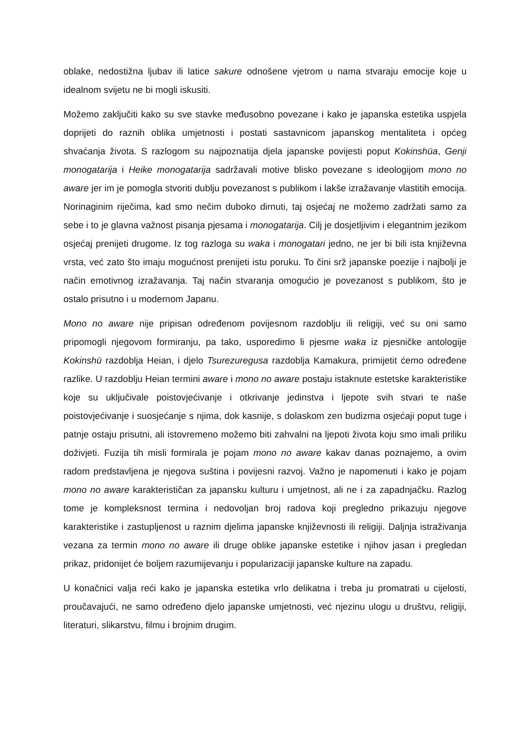oblake, nedostižna ljubav ili latice sakure odnošene vjetrom u nama stvaraju emocije koje u idealnom svijetu ne bi mogli iskusiti.
Možemo zaključiti kako su sve stavke međusobno povezane i kako je japanska estetika uspjela doprijeti do raznih oblika umjetnosti i postati sastavnicom japanskog mentaliteta i općeg shvaćanja života. S razlogom su najpoznatija djela japanske povijesti poput Kokinshūa, Genji monogatarija i Heike monogatarija sadržavali motive blisko povezane s ideologijom mono no aware jer im je pomogla stvoriti dublju povezanost s publikom i lakše izražavanje vlastitih emocija. Norinaginim riječima, kad smo nečim duboko dirnuti, taj osjećaj ne možemo zadržati samo za sebe i to je glavna važnost pisanja pjesama i monogatarija. Cilj je dosjetljivim i elegantnim jezikom osjećaj prenijeti drugome. Iz tog razloga su waka i monogatari jedno, ne jer bi bili ista književna vrsta, već zato što imaju mogućnost prenijeti istu poruku. To čini srž japanske poezije i najbolji je način emotivnog izražavanja. Taj način stvaranja omogućio je povezanost s publikom, što je ostalo prisutno i u modernom Japanu.
Mono no aware nije pripisan određenom povijesnom razdoblju ili religiji, već su oni samo pripomogli njegovom formiranju, pa tako, usporedimo li pjesme waka iz pjesničke antologije Kokinshū razdoblja Heian, i djelo Tsurezuregusa razdoblja Kamakura, primijetit ćemo određene razlike. U razdoblju Heian termini aware i mono no aware postaju istaknute estetske karakteristike koje su uključivale poistovjećivanje i otkrivanje jedinstva i ljepote svih stvari te naše poistovjećivanje i suosjećanje s njima, dok kasnije, s dolaskom zen budizma osjećaji poput tuge i patnje ostaju prisutni, ali istovremeno možemo biti zahvalni na ljepoti života koju smo imali priliku doživjeti. Fuzija tih misli formirala je pojam mono no aware kakav danas poznajemo, a ovim radom predstavljena je njegova suština i povijesni razvoj. Važno je napomenuti i kako je pojam mono no aware karakterističan za japansku kulturu i umjetnost, ali ne i za zapadnjačku. Razlog tome je kompleksnost termina i nedovoljan broj radova koji pregledno prikazuju njegove karakteristike i zastupljenost u raznim djelima japanske književnosti ili religiji. Daljnja istraživanja vezana za termin mono no aware ili druge oblike japanske estetike i njihov jasan i pregledan prikaz, pridonijet će boljem razumijevanju i popularizaciji japanske kulture na zapadu.
U konačnici valja reći kako je japanska estetika vrlo delikatna i treba ju promatrati u cijelosti, proučavajući, ne samo određeno djelo japanske umjetnosti, već njezinu ulogu u društvu, religiji, literaturi, slikarstvu, filmu i brojnim drugim.